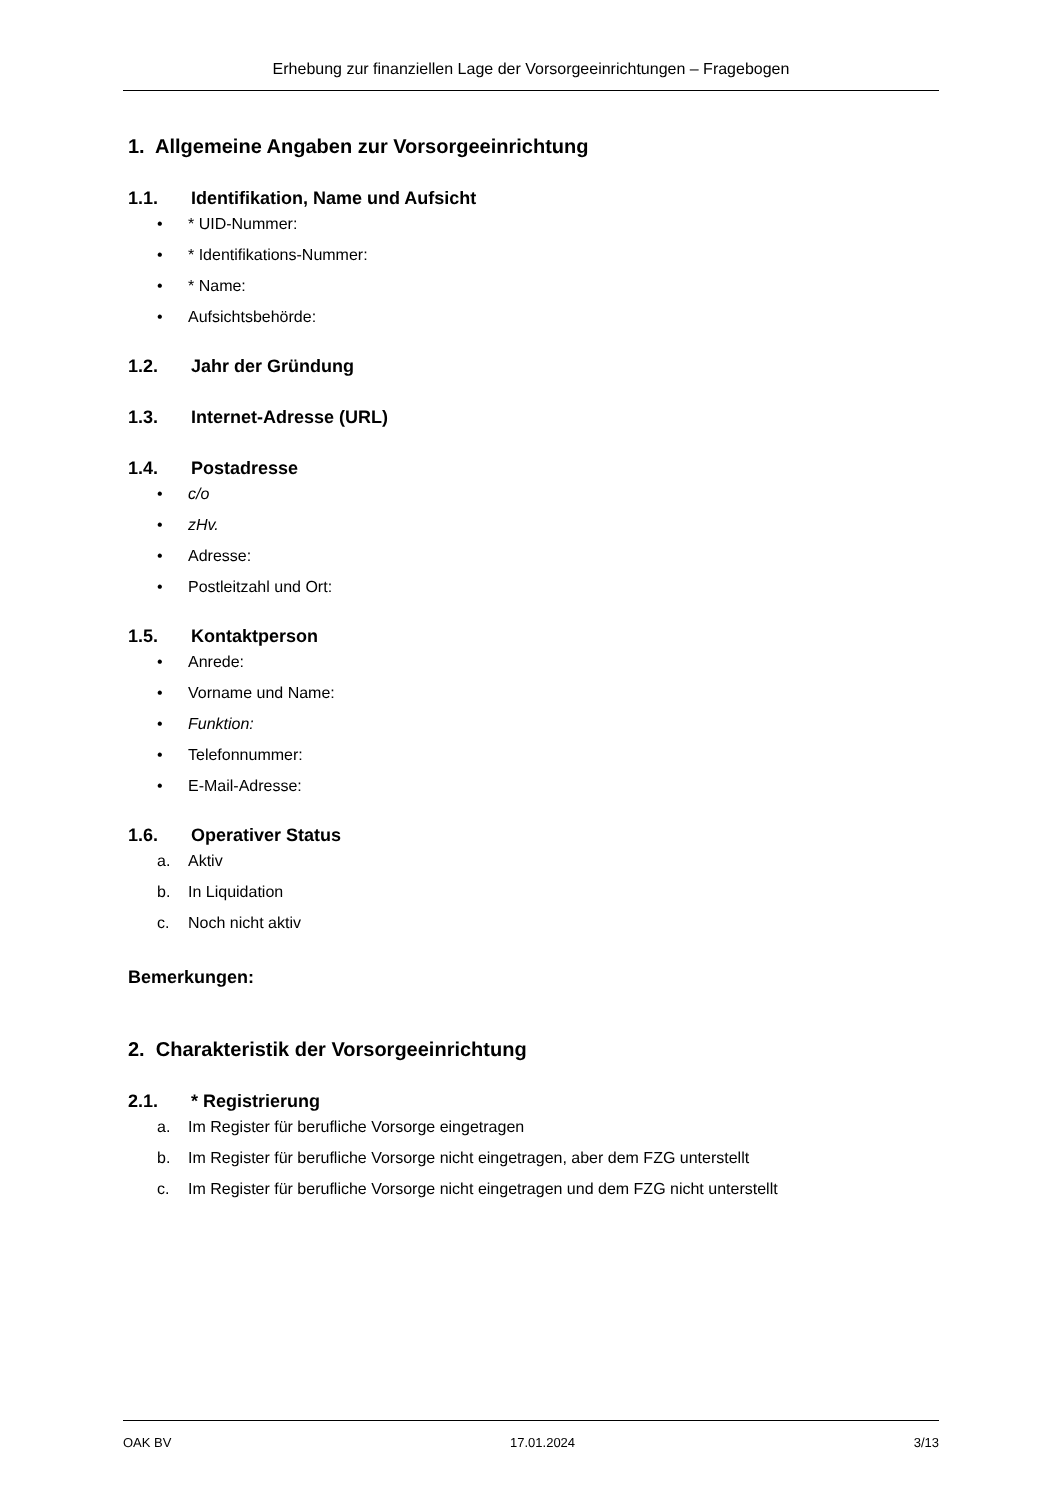Erhebung zur finanziellen Lage der Vorsorgeeinrichtungen – Fragebogen
1. Allgemeine Angaben zur Vorsorgeeinrichtung
1.1. Identifikation, Name und Aufsicht
• * UID-Nummer:
• * Identifikations-Nummer:
• * Name:
• Aufsichtsbehörde:
1.2. Jahr der Gründung
1.3. Internet-Adresse (URL)
1.4. Postadresse
• c/o
• zHv.
• Adresse:
• Postleitzahl und Ort:
1.5. Kontaktperson
• Anrede:
• Vorname und Name:
• Funktion:
• Telefonnummer:
• E-Mail-Adresse:
1.6. Operativer Status
a. Aktiv
b. In Liquidation
c. Noch nicht aktiv
Bemerkungen:
2. Charakteristik der Vorsorgeeinrichtung
2.1. * Registrierung
a. Im Register für berufliche Vorsorge eingetragen
b. Im Register für berufliche Vorsorge nicht eingetragen, aber dem FZG unterstellt
c. Im Register für berufliche Vorsorge nicht eingetragen und dem FZG nicht unterstellt
OAK BV 17.01.2024 3/13